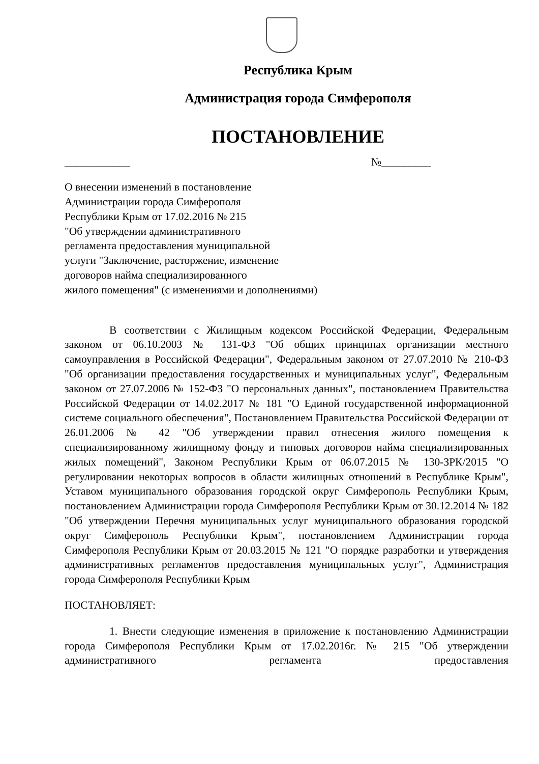Республика Крым
Администрация города Симферополя
ПОСТАНОВЛЕНИЕ
____________ №_________
О внесении изменений в постановление
Администрации города Симферополя
Республики Крым от 17.02.2016 № 215
"Об утверждении административного
регламента предоставления муниципальной
услуги "Заключение, расторжение, изменение
договоров найма специализированного
жилого помещения" (с изменениями и дополнениями)
В соответствии с Жилищным кодексом Российской Федерации, Федеральным законом от 06.10.2003 № 131-ФЗ "Об общих принципах организации местного самоуправления в Российской Федерации", Федеральным законом от 27.07.2010 № 210-ФЗ "Об организации предоставления государственных и муниципальных услуг", Федеральным законом от 27.07.2006 № 152-ФЗ "О персональных данных", постановлением Правительства Российской Федерации от 14.02.2017 № 181 "О Единой государственной информационной системе социального обеспечения", Постановлением Правительства Российской Федерации от 26.01.2006 № 42 "Об утверждении правил отнесения жилого помещения к специализированному жилищному фонду и типовых договоров найма специализированных жилых помещений", Законом Республики Крым от 06.07.2015 № 130-ЗРК/2015 "О регулировании некоторых вопросов в области жилищных отношений в Республике Крым", Уставом муниципального образования городской округ Симферополь Республики Крым, постановлением Администрации города Симферополя Республики Крым от 30.12.2014 № 182 "Об утверждении Перечня муниципальных услуг муниципального образования городской округ Симферополь Республики Крым", постановлением Администрации города Симферополя Республики Крым от 20.03.2015 № 121 "О порядке разработки и утверждения административных регламентов предоставления муниципальных услуг", Администрация города Симферополя Республики Крым
ПОСТАНОВЛЯЕТ:
1. Внести следующие изменения в приложение к постановлению Администрации города Симферополя Республики Крым от 17.02.2016г. № 215 "Об утверждении административного регламента предоставления